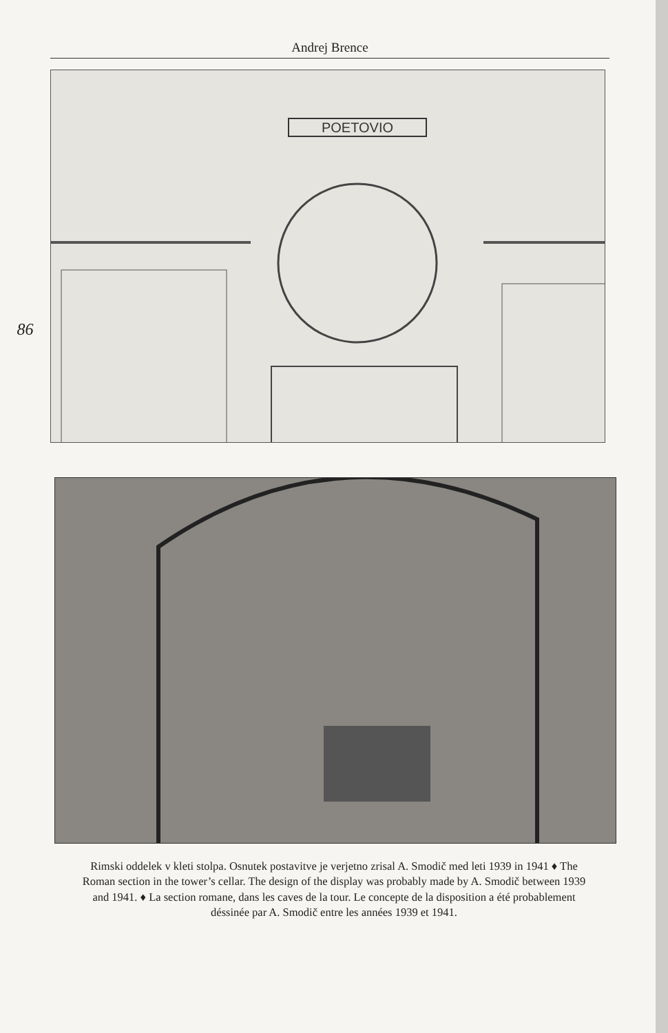Andrej Brence
86
POETOVIO
Rimski oddelek v kleti stolpa. Osnutek postavitve je verjetno zrisal A. Smodič med leti 1939 in 1941 ♦ The Roman section in the tower’s cellar. The design of the display was probably made by A. Smodič between 1939 and 1941. ♦ La section romane, dans les caves de la tour. Le concepte de la disposition a été probablement déssinée par A. Smodič entre les années 1939 et 1941.